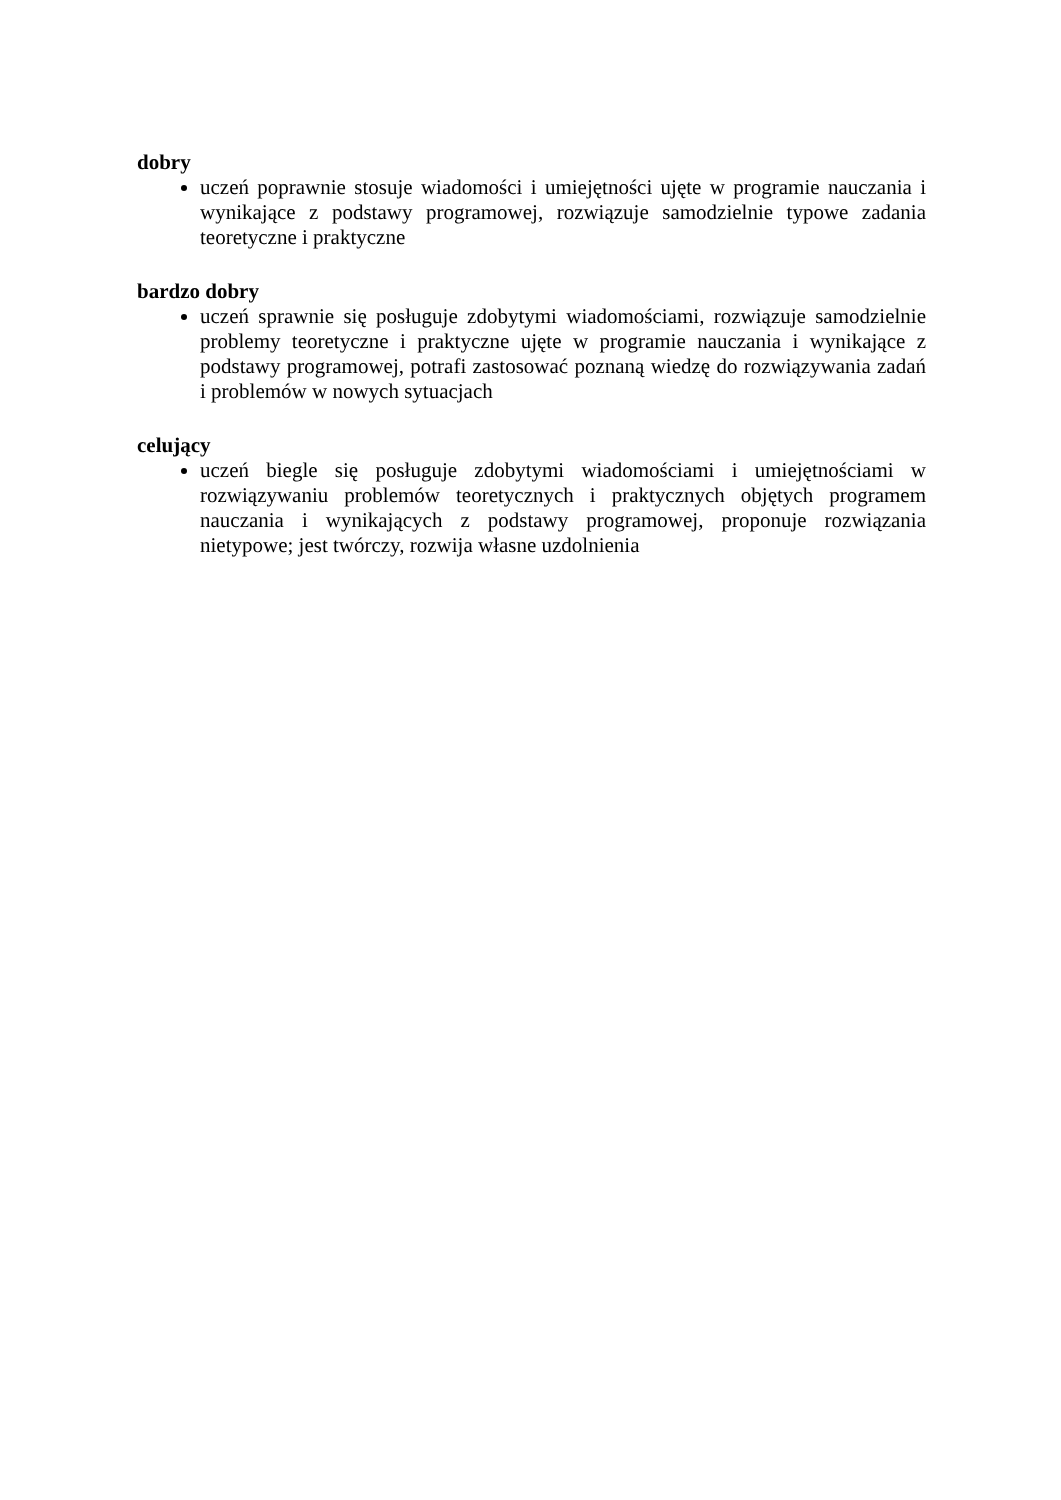dobry
uczeń poprawnie stosuje wiadomości i umiejętności ujęte w programie nauczania i wynikające z podstawy programowej, rozwiązuje samodzielnie typowe zadania teoretyczne i praktyczne
bardzo dobry
uczeń sprawnie się posługuje zdobytymi wiadomościami, rozwiązuje samodzielnie problemy teoretyczne i praktyczne ujęte w programie nauczania i wynikające z podstawy programowej, potrafi zastosować poznaną wiedzę do rozwiązywania zadań i problemów w nowych sytuacjach
celujący
uczeń biegle się posługuje zdobytymi wiadomościami i umiejętnościami w rozwiązywaniu problemów teoretycznych i praktycznych objętych programem nauczania i wynikających z podstawy programowej, proponuje rozwiązania nietypowe; jest twórczy, rozwija własne uzdolnienia